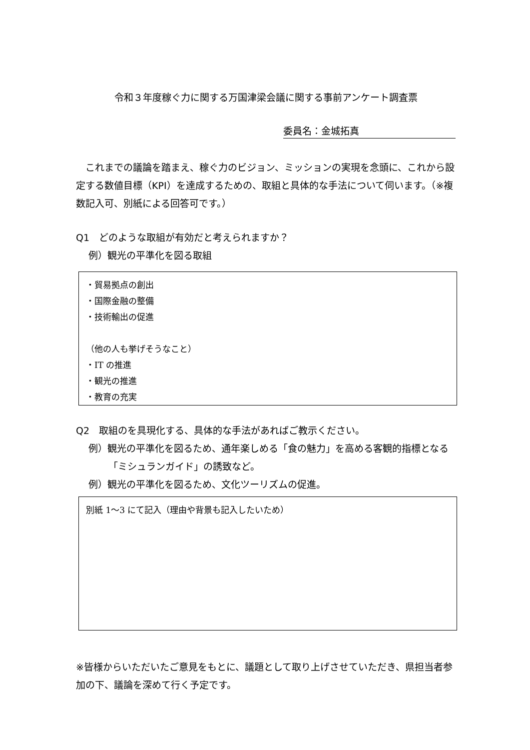令和３年度稼ぐ力に関する万国津梁会議に関する事前アンケート調査票
委員名：金城拓真
　これまでの議論を踏まえ、稼ぐ力のビジョン、ミッションの実現を念頭に、これから設定する数値目標（KPI）を達成するための、取組と具体的な手法について伺います。（※複数記入可、別紙による回答可です。）
Q1　どのような取組が有効だと考えられますか？
例）観光の平準化を図る取組
・貿易拠点の創出
・国際金融の整備
・技術輸出の促進
（他の人も挙げそうなこと）
・IT の推進
・観光の推進
・教育の充実
Q2　取組のを具現化する、具体的な手法があればご教示ください。
例）観光の平準化を図るため、通年楽しめる「食の魅力」を高める客観的指標となる「ミシュランガイド」の誘致など。
例）観光の平準化を図るため、文化ツーリズムの促進。
別紙 1～3 にて記入（理由や背景も記入したいため）
※皆様からいただいたご意見をもとに、議題として取り上げさせていただき、県担当者参加の下、議論を深めて行く予定です。